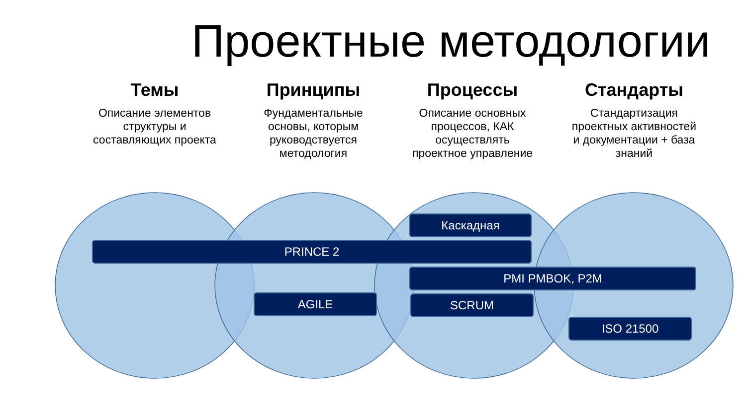Проектные методологии
Темы
Описание элементов структуры и составляющих проекта
Принципы
Фундаментальные основы, которым руководствуется методология
Процессы
Описание основных процессов, КАК осуществлять проектное управление
Стандарты
Стандартизация проектных активностей и документации + база знаний
Каскадная
PRINCE 2
PMI PMBOK, P2M
AGILE SCRUM
ISO 21500